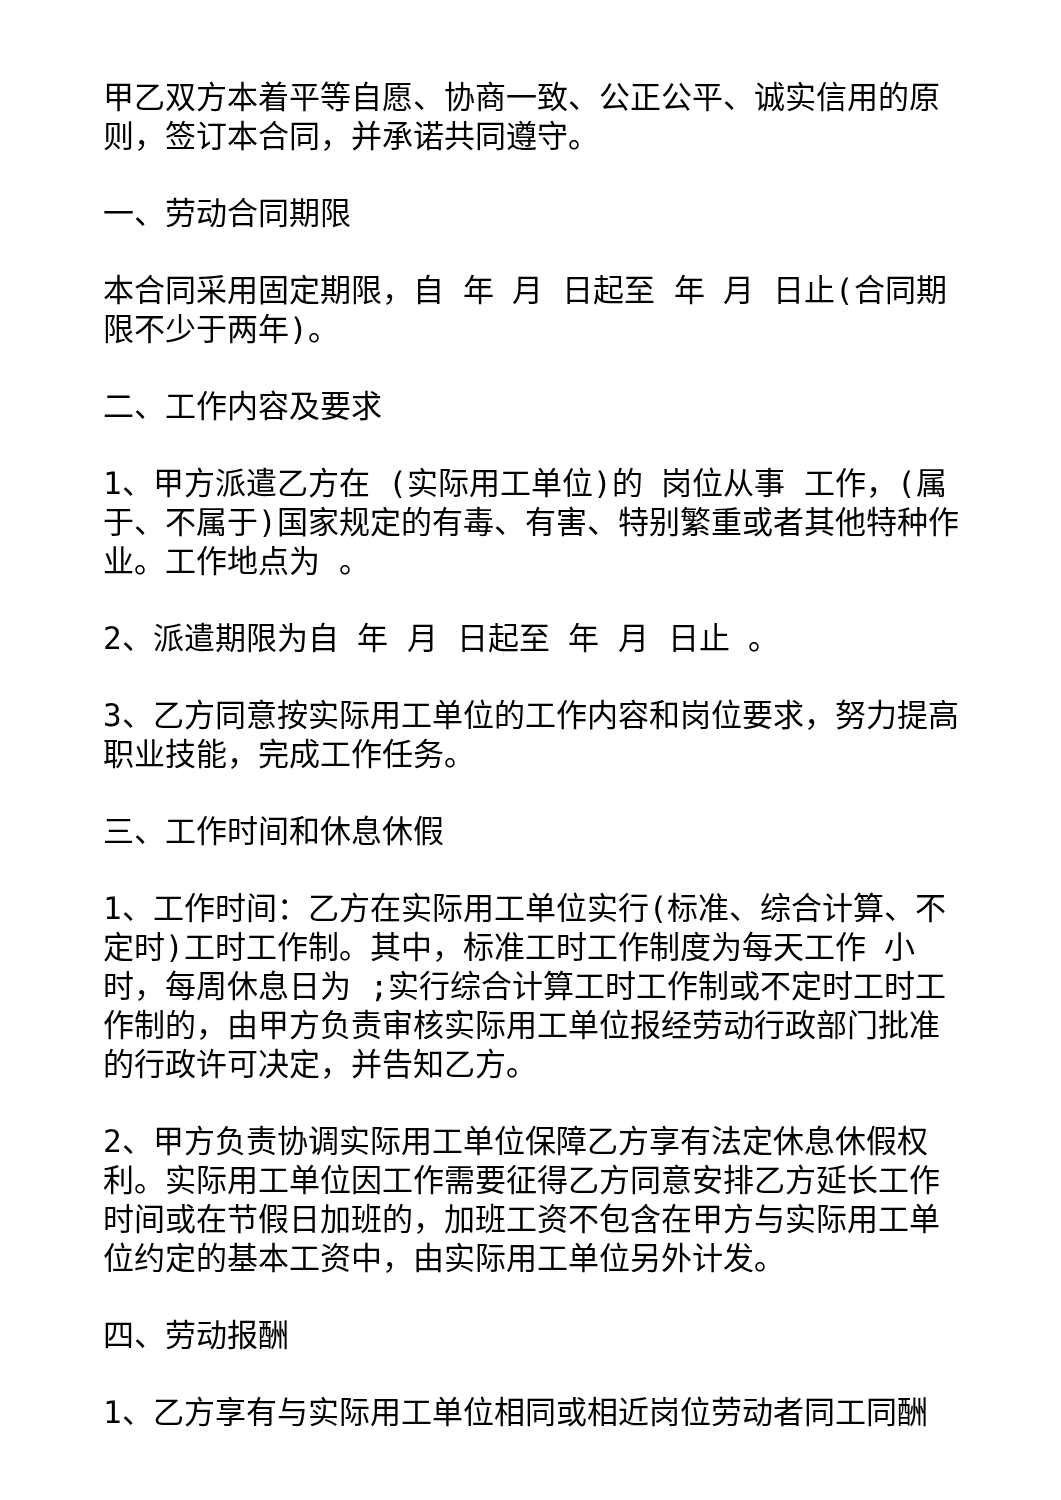甲乙双方本着平等自愿、协商一致、公正公平、诚实信用的原则，签订本合同，并承诺共同遵守。
一、劳动合同期限
本合同采用固定期限，自 年 月 日起至 年 月 日止(合同期限不少于两年)。
二、工作内容及要求
1、甲方派遣乙方在 (实际用工单位)的 岗位从事 工作，(属于、不属于)国家规定的有毒、有害、特别繁重或者其他特种作业。工作地点为 。
2、派遣期限为自 年 月 日起至 年 月 日止 。
3、乙方同意按实际用工单位的工作内容和岗位要求，努力提高职业技能，完成工作任务。
三、工作时间和休息休假
1、工作时间：乙方在实际用工单位实行(标准、综合计算、不定时)工时工作制。其中，标准工时工作制度为每天工作 小时，每周休息日为 ;实行综合计算工时工作制或不定时工时工作制的，由甲方负责审核实际用工单位报经劳动行政部门批准的行政许可决定，并告知乙方。
2、甲方负责协调实际用工单位保障乙方享有法定休息休假权利。实际用工单位因工作需要征得乙方同意安排乙方延长工作时间或在节假日加班的，加班工资不包含在甲方与实际用工单位约定的基本工资中，由实际用工单位另外计发。
四、劳动报酬
1、乙方享有与实际用工单位相同或相近岗位劳动者同工同酬